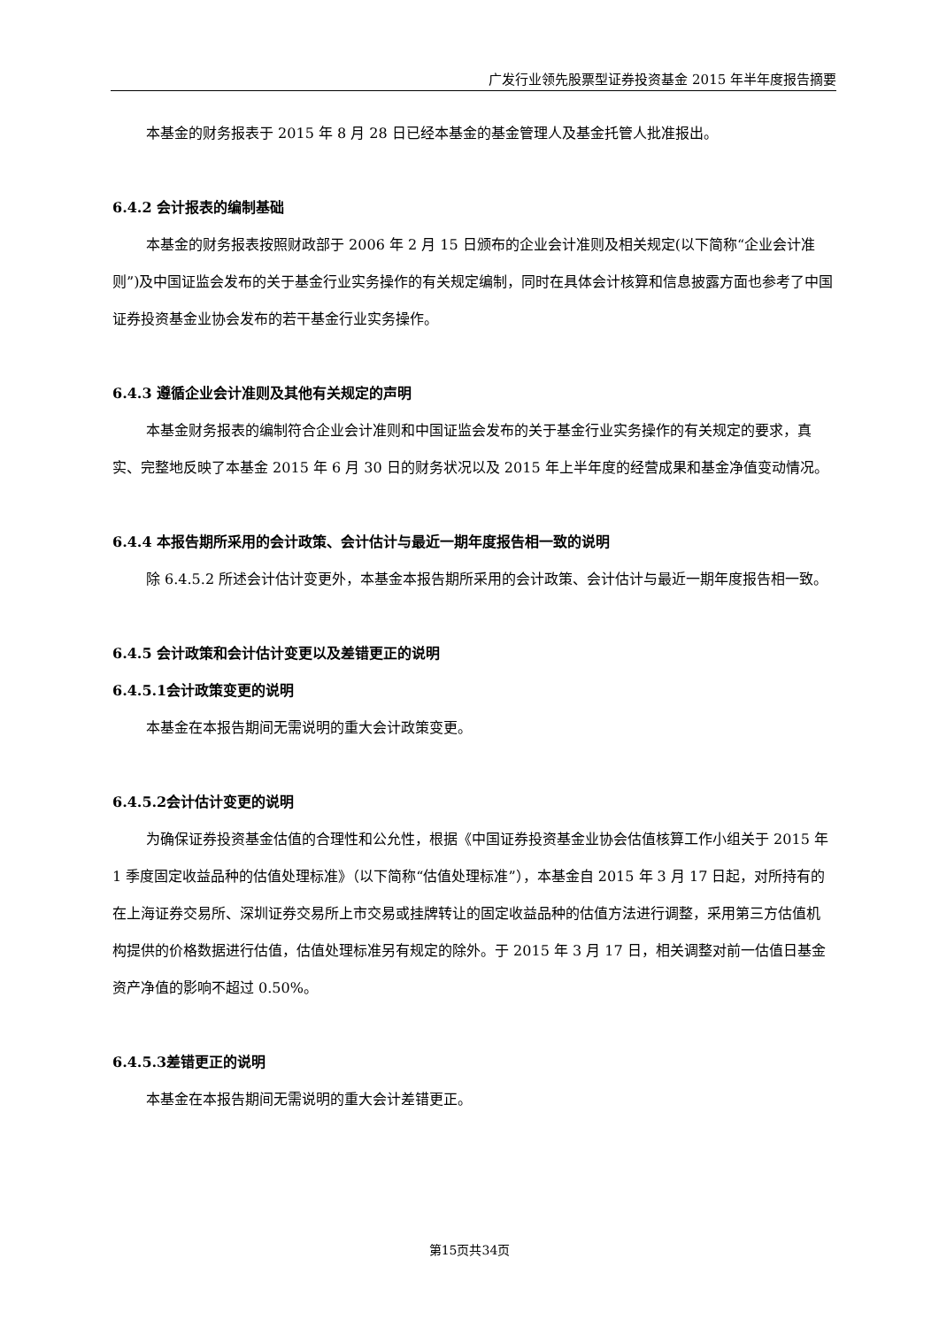广发行业领先股票型证券投资基金 2015 年半年度报告摘要
本基金的财务报表于 2015 年 8 月 28 日已经本基金的基金管理人及基金托管人批准报出。
6.4.2 会计报表的编制基础
本基金的财务报表按照财政部于 2006 年 2 月 15 日颁布的企业会计准则及相关规定(以下简称“企业会计准则”)及中国证监会发布的关于基金行业实务操作的有关规定编制，同时在具体会计核算和信息披露方面也参考了中国证券投资基金业协会发布的若干基金行业实务操作。
6.4.3 遵循企业会计准则及其他有关规定的声明
本基金财务报表的编制符合企业会计准则和中国证监会发布的关于基金行业实务操作的有关规定的要求，真实、完整地反映了本基金 2015 年 6 月 30 日的财务状况以及 2015 年上半年度的经营成果和基金净值变动情况。
6.4.4 本报告期所采用的会计政策、会计估计与最近一期年度报告相一致的说明
除 6.4.5.2 所述会计估计变更外，本基金本报告期所采用的会计政策、会计估计与最近一期年度报告相一致。
6.4.5 会计政策和会计估计变更以及差错更正的说明
6.4.5.1会计政策变更的说明
本基金在本报告期间无需说明的重大会计政策变更。
6.4.5.2会计估计变更的说明
为确保证券投资基金估值的合理性和公允性，根据《中国证券投资基金业协会估值核算工作小组关于 2015 年 1 季度固定收益品种的估值处理标准》（以下简称“估值处理标准”），本基金自 2015 年 3 月 17 日起，对所持有的在上海证券交易所、深圳证券交易所上市交易或挂牌转让的固定收益品种的估值方法进行调整，采用第三方估值机构提供的价格数据进行估值，估值处理标准另有规定的除外。于 2015 年 3 月 17 日，相关调整对前一估值日基金资产净值的影响不超过 0.50%。
6.4.5.3差错更正的说明
本基金在本报告期间无需说明的重大会计差错更正。
第15页共34页